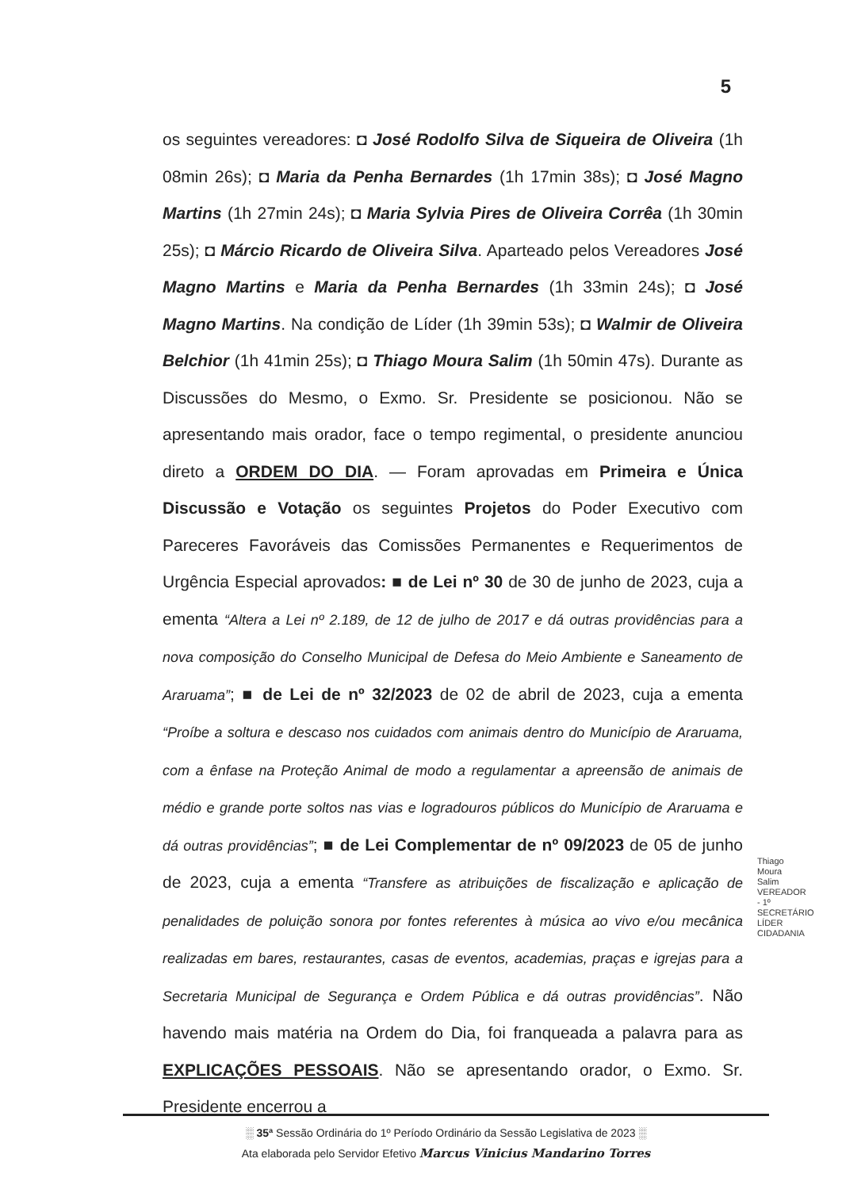5
os seguintes vereadores: ◘ José Rodolfo Silva de Siqueira de Oliveira (1h 08min 26s); ◘ Maria da Penha Bernardes (1h 17min 38s); ◘ José Magno Martins (1h 27min 24s); ◘ Maria Sylvia Pires de Oliveira Corrêa (1h 30min 25s); ◘ Márcio Ricardo de Oliveira Silva. Aparteado pelos Vereadores José Magno Martins e Maria da Penha Bernardes (1h 33min 24s); ◘ José Magno Martins. Na condição de Líder (1h 39min 53s); ◘ Walmir de Oliveira Belchior (1h 41min 25s); ◘ Thiago Moura Salim (1h 50min 47s). Durante as Discussões do Mesmo, o Exmo. Sr. Presidente se posicionou. Não se apresentando mais orador, face o tempo regimental, o presidente anunciou direto a ORDEM DO DIA. — Foram aprovadas em Primeira e Única Discussão e Votação os seguintes Projetos do Poder Executivo com Pareceres Favoráveis das Comissões Permanentes e Requerimentos de Urgência Especial aprovados: ■ de Lei nº 30 de 30 de junho de 2023, cuja a ementa “Altera a Lei nº 2.189, de 12 de julho de 2017 e dá outras providências para a nova composição do Conselho Municipal de Defesa do Meio Ambiente e Saneamento de Araruama”; ■ de Lei de nº 32/2023 de 02 de abril de 2023, cuja a ementa “Proíbe a soltura e descaso nos cuidados com animais dentro do Município de Araruama, com a ênfase na Proteção Animal de modo a regulamentar a apreensão de animais de médio e grande porte soltos nas vias e logradouros públicos do Município de Araruama e dá outras providências”; ■ de Lei Complementar de nº 09/2023 de 05 de junho de 2023, cuja a ementa “Transfere as atribuições de fiscalização e aplicação de penalidades de poluição sonora por fontes referentes à música ao vivo e/ou mecânica realizadas em bares, restaurantes, casas de eventos, academias, praças e igrejas para a Secretaria Municipal de Segurança e Ordem Pública e dá outras providências”. Não havendo mais matéria na Ordem do Dia, foi franqueada a palavra para as EXPLICAÇÕES PESSOAIS. Não se apresentando orador, o Exmo. Sr. Presidente encerrou a
Thiago Moura Salim VEREADOR - 1º SECRETÁRIO LÍDER CIDADANIA
░ 35ª Sessão Ordinária do 1º Período Ordinário da Sessão Legislativa de 2023 ░
Ata elaborada pelo Servidor Efetivo Marcus Vinicius Mandarino Torres